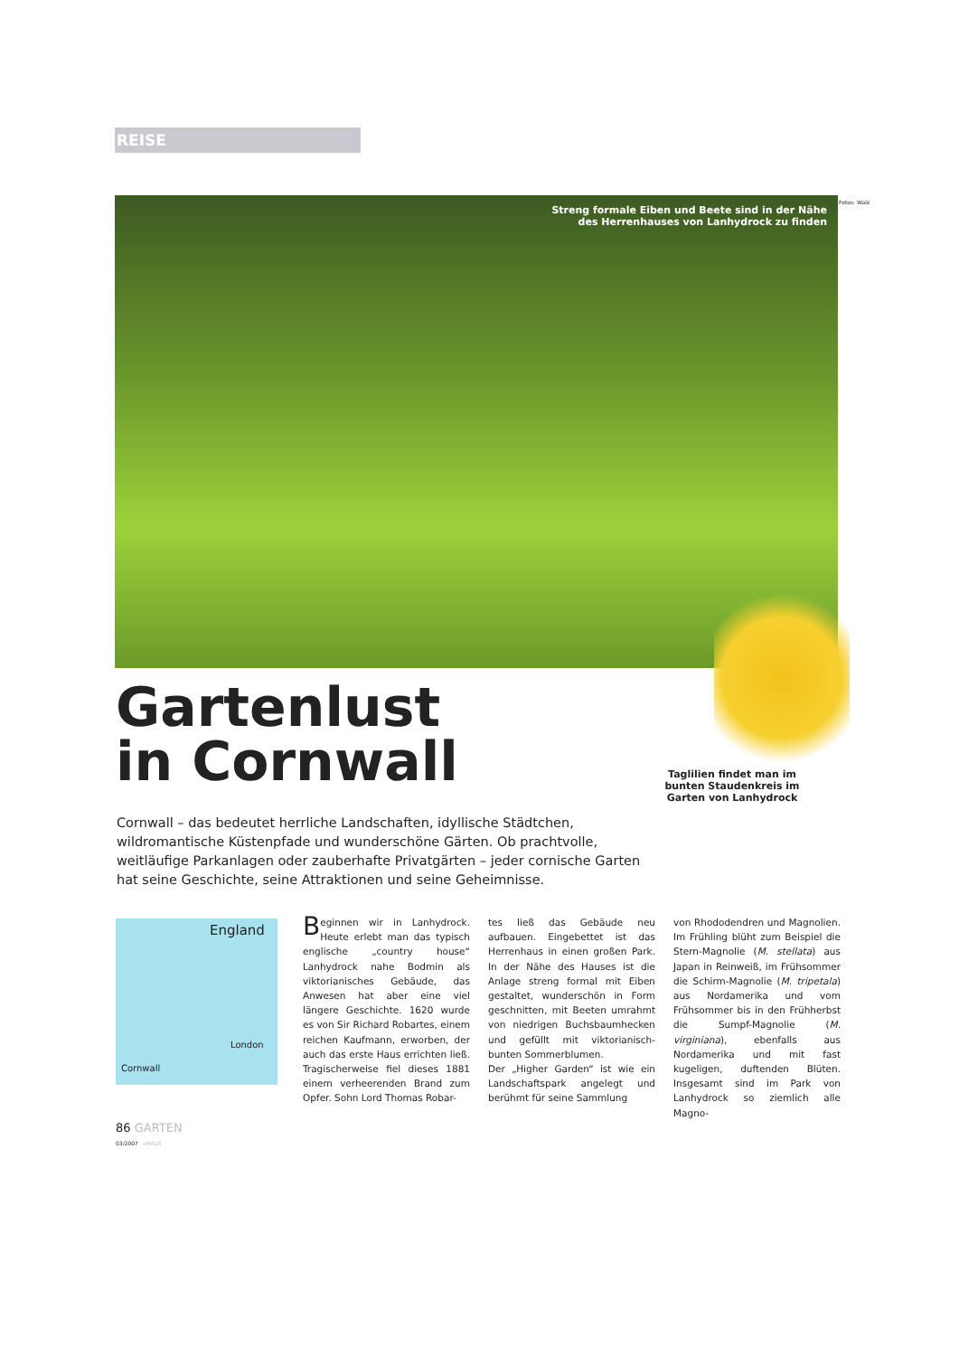REISE
Streng formale Eiben und Beete sind in der Nähe
des Herrenhauses von Lanhydrock zu finden
Fotos: Walz
Gartenlust
in Cornwall
Taglilien findet man im bunten Staudenkreis im Garten von Lanhydrock
Cornwall – das bedeutet herrliche Landschaften, idyllische Städtchen, wildromantische Küstenpfade und wunderschöne Gärten. Ob prachtvolle, weitläufige Parkanlagen oder zauberhafte Privatgärten – jeder cornische Garten hat seine Geschichte, seine Attraktionen und seine Geheimnisse.
England
London
Cornwall
Beginnen wir in Lanhydrock. Heute erlebt man das typisch englische „country house“ Lanhydrock nahe Bodmin als viktorianisches Gebäude, das Anwesen hat aber eine viel längere Geschichte. 1620 wurde es von Sir Richard Robartes, einem reichen Kaufmann, erworben, der auch das erste Haus errichten ließ. Tragischerweise fiel dieses 1881 einem verheerenden Brand zum Opfer. Sohn Lord Thomas Robar-
tes ließ das Gebäude neu aufbauen. Eingebettet ist das Herrenhaus in einen großen Park. In der Nähe des Hauses ist die Anlage streng formal mit Eiben gestaltet, wunderschön in Form geschnitten, mit Beeten umrahmt von niedrigen Buchsbaumhecken und gefüllt mit viktorianisch-bunten Sommerblumen.
Der „Higher Garden“ ist wie ein Landschaftspark angelegt und berühmt für seine Sammlung
von Rhododendren und Magnolien. Im Frühling blüht zum Beispiel die Stern-Magnolie (M. stellata) aus Japan in Reinweiß, im Frühsommer die Schirm-Magnolie (M. tripetala) aus Nordamerika und vom Frühsommer bis in den Frühherbst die Sumpf-Magnolie (M. virginiana), ebenfalls aus Nordamerika und mit fast kugeligen, duftenden Blüten. Insgesamt sind im Park von Lanhydrock so ziemlich alle Magno-
86 GARTEN
03/2007 +HAUS